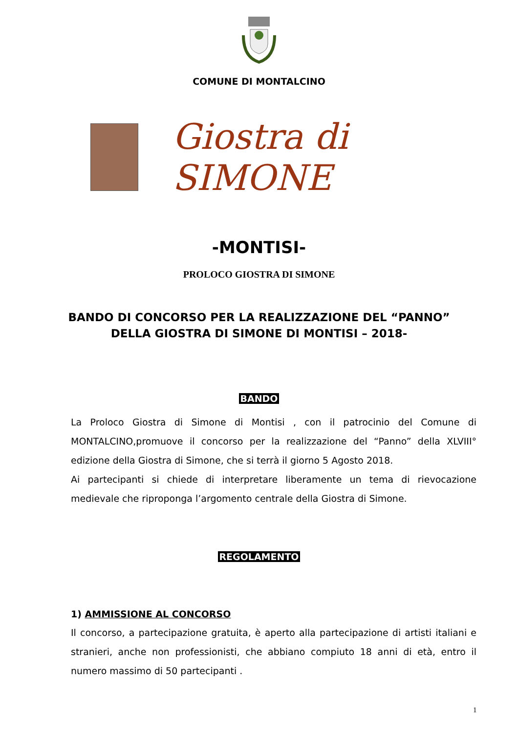COMUNE DI MONTALCINO
Giostra di SIMONE
-MONTISI-
PROLOCO GIOSTRA DI SIMONE
BANDO DI CONCORSO PER LA REALIZZAZIONE DEL “PANNO”
DELLA GIOSTRA DI SIMONE DI MONTISI – 2018-
BANDO
La Proloco Giostra di Simone di Montisi , con il patrocinio del Comune di MONTALCINO,promuove il concorso per la realizzazione del “Panno” della XLVIII° edizione della Giostra di Simone, che si terrà il giorno 5 Agosto 2018.
Ai partecipanti si chiede di interpretare liberamente un tema di rievocazione medievale che riproponga l’argomento centrale della Giostra di Simone.
REGOLAMENTO
1) AMMISSIONE AL CONCORSO
Il concorso, a partecipazione gratuita, è aperto alla partecipazione di artisti italiani e stranieri, anche non professionisti, che abbiano compiuto 18 anni di età, entro il numero massimo di 50 partecipanti .
1